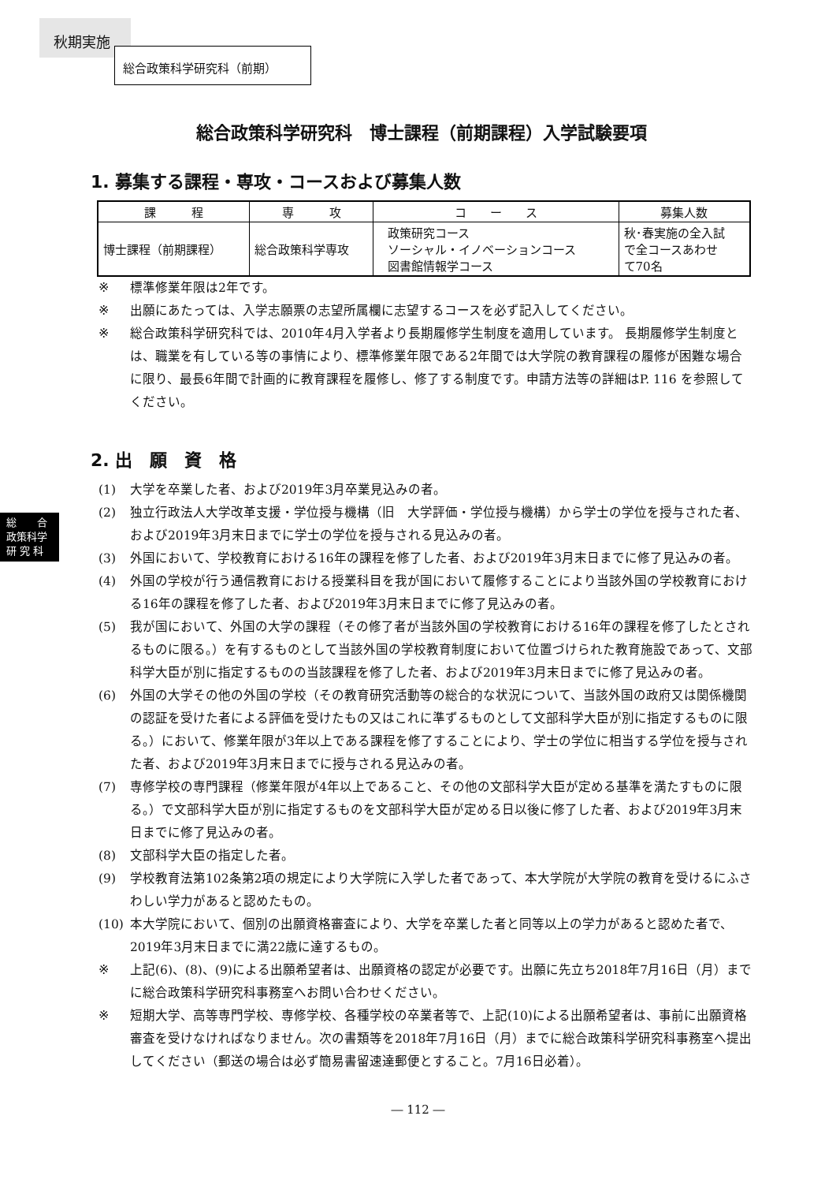秋期実施
総合政策科学研究科（前期）
総　　合
政策科学
研 究 科
総合政策科学研究科　博士課程（前期課程）入学試験要項
1. 募集する課程・専攻・コースおよび募集人数
| 課 程 | 専 攻 | コ ー ス | 募集人数 |
| --- | --- | --- | --- |
| 博士課程（前期課程） | 総合政策科学専攻 | 政策研究コース ソーシャル・イノベーションコース 図書館情報学コース | 秋･春実施の全入試 で全コースあわせ て70名 |
※ 標準修業年限は2年です。
※ 出願にあたっては、入学志願票の志望所属欄に志望するコースを必ず記入してください。
※ 総合政策科学研究科では、2010年4月入学者より長期履修学生制度を適用しています。 長期履修学生制度とは、職業を有している等の事情により、標準修業年限である2年間では大学院の教育課程の履修が困難な場合に限り、最長6年間で計画的に教育課程を履修し、修了する制度です。申請方法等の詳細はP. 116 を参照してください。
2. 出　願　資　格
(1) 大学を卒業した者、および2019年3月卒業見込みの者。
(2) 独立行政法人大学改革支援・学位授与機構（旧　大学評価・学位授与機構）から学士の学位を授与された者、および2019年3月末日までに学士の学位を授与される見込みの者。
(3) 外国において、学校教育における16年の課程を修了した者、および2019年3月末日までに修了見込みの者。
(4) 外国の学校が行う通信教育における授業科目を我が国において履修することにより当該外国の学校教育における16年の課程を修了した者、および2019年3月末日までに修了見込みの者。
(5) 我が国において、外国の大学の課程（その修了者が当該外国の学校教育における16年の課程を修了したとされるものに限る。）を有するものとして当該外国の学校教育制度において位置づけられた教育施設であって、文部科学大臣が別に指定するものの当該課程を修了した者、および2019年3月末日までに修了見込みの者。
(6) 外国の大学その他の外国の学校（その教育研究活動等の総合的な状況について、当該外国の政府又は関係機関の認証を受けた者による評価を受けたもの又はこれに準ずるものとして文部科学大臣が別に指定するものに限る。）において、修業年限が3年以上である課程を修了することにより、学士の学位に相当する学位を授与された者、および2019年3月末日までに授与される見込みの者。
(7) 専修学校の専門課程（修業年限が4年以上であること、その他の文部科学大臣が定める基準を満たすものに限る。）で文部科学大臣が別に指定するものを文部科学大臣が定める日以後に修了した者、および2019年3月末日までに修了見込みの者。
(8) 文部科学大臣の指定した者。
(9) 学校教育法第102条第2項の規定により大学院に入学した者であって、本大学院が大学院の教育を受けるにふさわしい学力があると認めたもの。
(10) 本大学院において、個別の出願資格審査により、大学を卒業した者と同等以上の学力があると認めた者で、2019年3月末日までに満22歳に達するもの。
※ 上記(6)、(8)、(9)による出願希望者は、出願資格の認定が必要です。出願に先立ち2018年7月16日（月）までに総合政策科学研究科事務室へお問い合わせください。
※ 短期大学、高等専門学校、専修学校、各種学校の卒業者等で、上記(10)による出願希望者は、事前に出願資格審査を受けなければなりません。次の書類等を2018年7月16日（月）までに総合政策科学研究科事務室へ提出してください（郵送の場合は必ず簡易書留速達郵便とすること。7月16日必着）。
― 112 ―